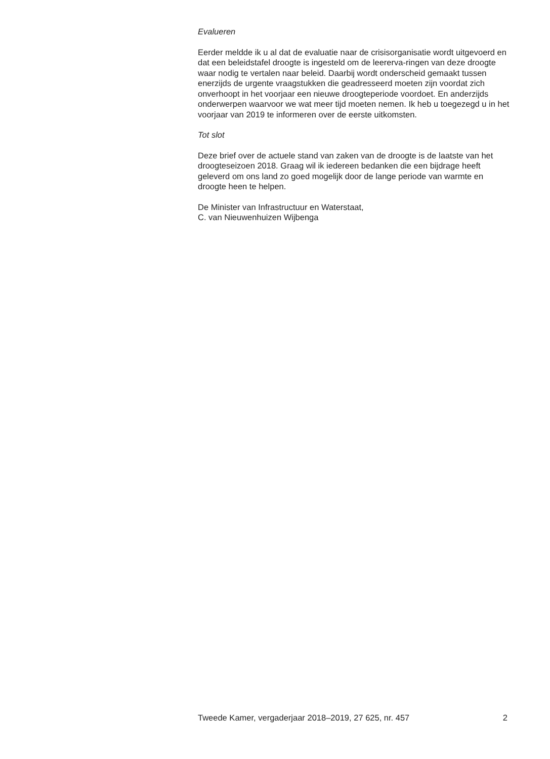Evalueren
Eerder meldde ik u al dat de evaluatie naar de crisisorganisatie wordt uitgevoerd en dat een beleidstafel droogte is ingesteld om de leererva-ringen van deze droogte waar nodig te vertalen naar beleid. Daarbij wordt onderscheid gemaakt tussen enerzijds de urgente vraagstukken die geadresseerd moeten zijn voordat zich onverhoopt in het voorjaar een nieuwe droogteperiode voordoet. En anderzijds onderwerpen waarvoor we wat meer tijd moeten nemen. Ik heb u toegezegd u in het voorjaar van 2019 te informeren over de eerste uitkomsten.
Tot slot
Deze brief over de actuele stand van zaken van de droogte is de laatste van het droogteseizoen 2018. Graag wil ik iedereen bedanken die een bijdrage heeft geleverd om ons land zo goed mogelijk door de lange periode van warmte en droogte heen te helpen.
De Minister van Infrastructuur en Waterstaat,
C. van Nieuwenhuizen Wijbenga
Tweede Kamer, vergaderjaar 2018–2019, 27 625, nr. 457 2